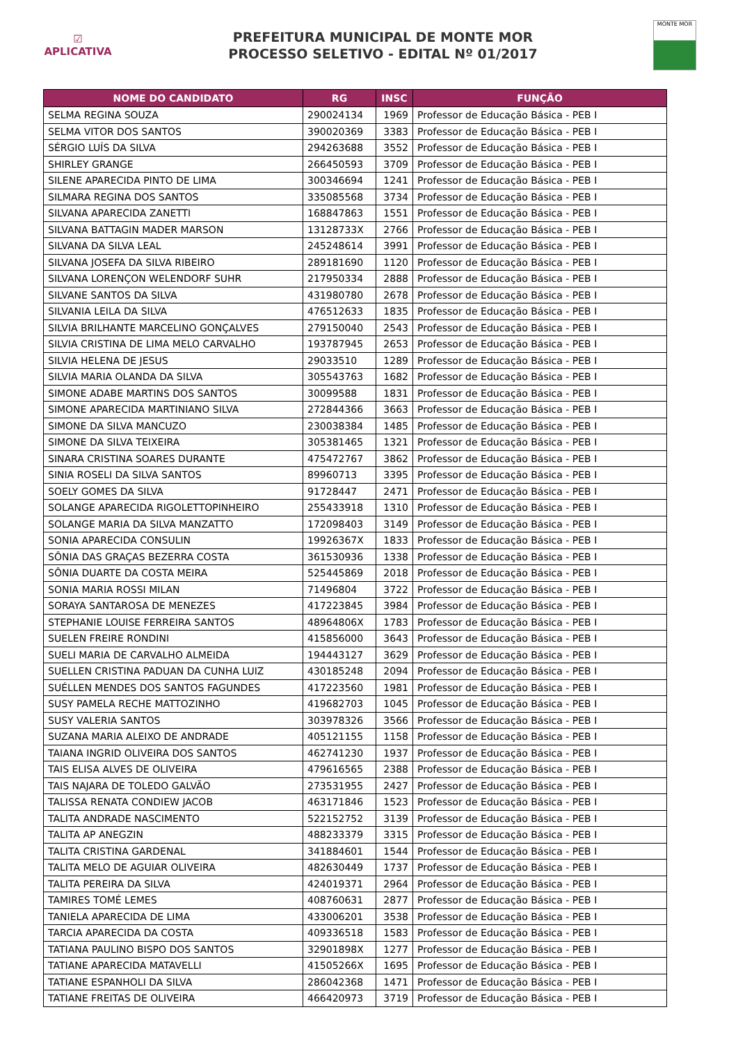☑
APLICATIVA
PREFEITURA MUNICIPAL DE MONTE MOR
PROCESSO SELETIVO - EDITAL Nº 01/2017
MONTE MOR
| NOME DO CANDIDATO | RG | INSC | FUNÇÃO |
| --- | --- | --- | --- |
| SELMA REGINA SOUZA | 290024134 | 1969 | Professor de Educação Básica - PEB I |
| SELMA VITOR DOS SANTOS | 390020369 | 3383 | Professor de Educação Básica - PEB I |
| SÉRGIO LUÍS DA SILVA | 294263688 | 3552 | Professor de Educação Básica - PEB I |
| SHIRLEY GRANGE | 266450593 | 3709 | Professor de Educação Básica - PEB I |
| SILENE APARECIDA PINTO DE LIMA | 300346694 | 1241 | Professor de Educação Básica - PEB I |
| SILMARA REGINA DOS SANTOS | 335085568 | 3734 | Professor de Educação Básica - PEB I |
| SILVANA APARECIDA ZANETTI | 168847863 | 1551 | Professor de Educação Básica - PEB I |
| SILVANA BATTAGIN MADER MARSON | 13128733X | 2766 | Professor de Educação Básica - PEB I |
| SILVANA DA SILVA LEAL | 245248614 | 3991 | Professor de Educação Básica - PEB I |
| SILVANA JOSEFA DA SILVA RIBEIRO | 289181690 | 1120 | Professor de Educação Básica - PEB I |
| SILVANA LORENÇON WELENDORF SUHR | 217950334 | 2888 | Professor de Educação Básica - PEB I |
| SILVANE SANTOS DA SILVA | 431980780 | 2678 | Professor de Educação Básica - PEB I |
| SILVANIA LEILA DA SILVA | 476512633 | 1835 | Professor de Educação Básica - PEB I |
| SILVIA BRILHANTE MARCELINO GONÇALVES | 279150040 | 2543 | Professor de Educação Básica - PEB I |
| SILVIA CRISTINA DE LIMA MELO CARVALHO | 193787945 | 2653 | Professor de Educação Básica - PEB I |
| SILVIA HELENA DE JESUS | 29033510 | 1289 | Professor de Educação Básica - PEB I |
| SILVIA MARIA OLANDA DA SILVA | 305543763 | 1682 | Professor de Educação Básica - PEB I |
| SIMONE ADABE MARTINS DOS SANTOS | 30099588 | 1831 | Professor de Educação Básica - PEB I |
| SIMONE APARECIDA MARTINIANO SILVA | 272844366 | 3663 | Professor de Educação Básica - PEB I |
| SIMONE DA SILVA MANCUZO | 230038384 | 1485 | Professor de Educação Básica - PEB I |
| SIMONE DA SILVA TEIXEIRA | 305381465 | 1321 | Professor de Educação Básica - PEB I |
| SINARA CRISTINA SOARES DURANTE | 475472767 | 3862 | Professor de Educação Básica - PEB I |
| SINIA ROSELI DA SILVA SANTOS | 89960713 | 3395 | Professor de Educação Básica - PEB I |
| SOELY GOMES DA SILVA | 91728447 | 2471 | Professor de Educação Básica - PEB I |
| SOLANGE APARECIDA RIGOLETTOPINHEIRO | 255433918 | 1310 | Professor de Educação Básica - PEB I |
| SOLANGE MARIA DA SILVA MANZATTO | 172098403 | 3149 | Professor de Educação Básica - PEB I |
| SONIA APARECIDA CONSULIN | 19926367X | 1833 | Professor de Educação Básica - PEB I |
| SÔNIA DAS GRAÇAS BEZERRA COSTA | 361530936 | 1338 | Professor de Educação Básica - PEB I |
| SÔNIA DUARTE DA COSTA MEIRA | 525445869 | 2018 | Professor de Educação Básica - PEB I |
| SONIA MARIA ROSSI MILAN | 71496804 | 3722 | Professor de Educação Básica - PEB I |
| SORAYA SANTAROSA DE MENEZES | 417223845 | 3984 | Professor de Educação Básica - PEB I |
| STEPHANIE LOUISE FERREIRA SANTOS | 48964806X | 1783 | Professor de Educação Básica - PEB I |
| SUELEN FREIRE RONDINI | 415856000 | 3643 | Professor de Educação Básica - PEB I |
| SUELI MARIA DE CARVALHO ALMEIDA | 194443127 | 3629 | Professor de Educação Básica - PEB I |
| SUELLEN CRISTINA PADUAN DA CUNHA LUIZ | 430185248 | 2094 | Professor de Educação Básica - PEB I |
| SUÉLLEN MENDES DOS SANTOS FAGUNDES | 417223560 | 1981 | Professor de Educação Básica - PEB I |
| SUSY PAMELA RECHE MATTOZINHO | 419682703 | 1045 | Professor de Educação Básica - PEB I |
| SUSY VALERIA SANTOS | 303978326 | 3566 | Professor de Educação Básica - PEB I |
| SUZANA MARIA ALEIXO DE ANDRADE | 405121155 | 1158 | Professor de Educação Básica - PEB I |
| TAIANA INGRID OLIVEIRA DOS SANTOS | 462741230 | 1937 | Professor de Educação Básica - PEB I |
| TAIS ELISA ALVES DE OLIVEIRA | 479616565 | 2388 | Professor de Educação Básica - PEB I |
| TAIS NAJARA DE TOLEDO GALVÃO | 273531955 | 2427 | Professor de Educação Básica - PEB I |
| TALISSA RENATA CONDIEW JACOB | 463171846 | 1523 | Professor de Educação Básica - PEB I |
| TALITA ANDRADE NASCIMENTO | 522152752 | 3139 | Professor de Educação Básica - PEB I |
| TALITA AP ANEGZIN | 488233379 | 3315 | Professor de Educação Básica - PEB I |
| TALITA CRISTINA GARDENAL | 341884601 | 1544 | Professor de Educação Básica - PEB I |
| TALITA MELO DE AGUIAR OLIVEIRA | 482630449 | 1737 | Professor de Educação Básica - PEB I |
| TALITA PEREIRA DA SILVA | 424019371 | 2964 | Professor de Educação Básica - PEB I |
| TAMIRES TOMÉ LEMES | 408760631 | 2877 | Professor de Educação Básica - PEB I |
| TANIELA APARECIDA DE LIMA | 433006201 | 3538 | Professor de Educação Básica - PEB I |
| TARCIA APARECIDA DA COSTA | 409336518 | 1583 | Professor de Educação Básica - PEB I |
| TATIANA PAULINO BISPO DOS SANTOS | 32901898X | 1277 | Professor de Educação Básica - PEB I |
| TATIANE APARECIDA MATAVELLI | 41505266X | 1695 | Professor de Educação Básica - PEB I |
| TATIANE ESPANHOLI DA SILVA | 286042368 | 1471 | Professor de Educação Básica - PEB I |
| TATIANE FREITAS DE OLIVEIRA | 466420973 | 3719 | Professor de Educação Básica - PEB I |